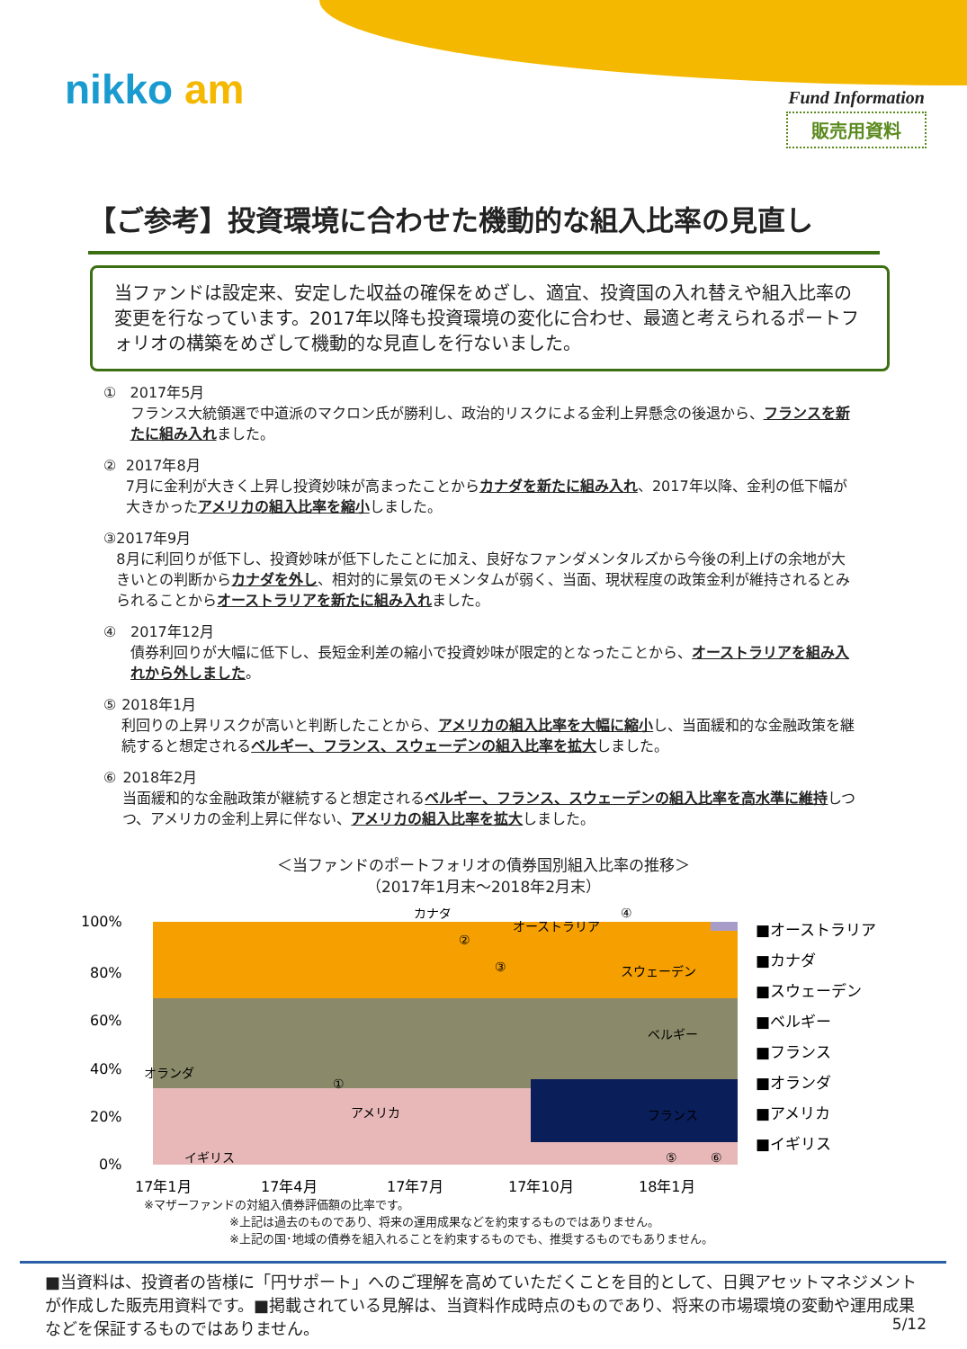nikko am Fund Information
販売用資料
【ご参考】投資環境に合わせた機動的な組入比率の見直し
当ファンドは設定来、安定した収益の確保をめざし、適宜、投資国の入れ替えや組入比率の変更を行なっています。2017年以降も投資環境の変化に合わせ、最適と考えられるポートフォリオの構築をめざして機動的な見直しを行ないました。
① 2017年5月
フランス大統領選で中道派のマクロン氏が勝利し、政治的リスクによる金利上昇懸念の後退から、フランスを新たに組み入れました。
② 2017年8月
7月に金利が大きく上昇し投資妙味が高まったことからカナダを新たに組み入れ、2017年以降、金利の低下幅が大きかったアメリカの組入比率を縮小しました。
③ 2017年9月
8月に利回りが低下し、投資妙味が低下したことに加え、良好なファンダメンタルズから今後の利上げの余地が大きいとの判断からカナダを外し、相対的に景気のモメンタムが弱く、当面、現状程度の政策金利が維持されるとみられることからオーストラリアを新たに組み入れました。
④ 2017年12月
債券利回りが大幅に低下し、長短金利差の縮小で投資妙味が限定的となったことから、オーストラリアを組み入れから外しました。
⑤ 2018年1月
利回りの上昇リスクが高いと判断したことから、アメリカの組入比率を大幅に縮小し、当面緩和的な金融政策を継続すると想定されるベルギー、フランス、スウェーデンの組入比率を拡大しました。
⑥ 2018年2月
当面緩和的な金融政策が継続すると想定されるベルギー、フランス、スウェーデンの組入比率を高水準に維持しつつ、アメリカの金利上昇に伴ない、アメリカの組入比率を拡大しました。
＜当ファンドのポートフォリオの債券国別組入比率の推移＞
（2017年1月末～2018年2月末）
100%
80%
60%
40%
20%
0%
17年1月
17年4月
17年7月
17年10月
18年1月
■オーストラリア
■カナダ
■スウェーデン
■ベルギー
■フランス
■オランダ
■アメリカ
■イギリス
カナダ
オーストラリア
スウェーデン
ベルギー
フランス
アメリカ
オランダ
イギリス
①
②
③
④
⑤
⑥
※マザーファンドの対組入債券評価額の比率です。
※上記は過去のものであり、将来の運用成果などを約束するものではありません。
※上記の国･地域の債券を組入れることを約束するものでも、推奨するものでもありません。
■当資料は、投資者の皆様に「円サポート」へのご理解を高めていただくことを目的として、日興アセットマネジメントが作成した販売用資料です。■掲載されている見解は、当資料作成時点のものであり、将来の市場環境の変動や運用成果などを保証するものではありません。
5/12